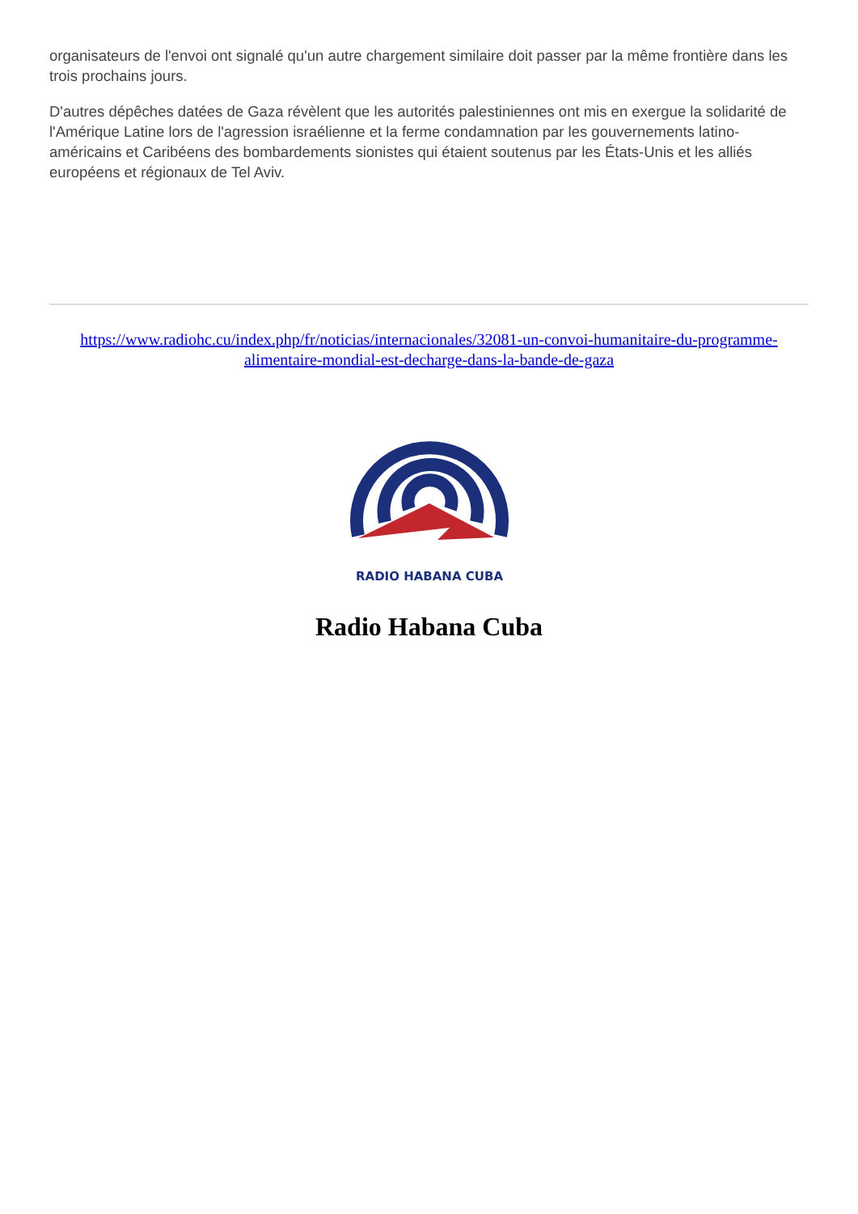organisateurs de l'envoi ont signalé qu'un autre chargement similaire doit passer par la même frontière dans les trois prochains jours.
D'autres dépêches datées de Gaza révèlent que les autorités palestiniennes ont mis en exergue la solidarité de l'Amérique Latine lors de l'agression israélienne et la ferme condamnation par les gouvernements latino-américains et Caribéens des bombardements sionistes qui étaient soutenus par les États-Unis et les alliés européens et régionaux de Tel Aviv.
https://www.radiohc.cu/index.php/fr/noticias/internacionales/32081-un-convoi-humanitaire-du-programme-alimentaire-mondial-est-decharge-dans-la-bande-de-gaza
RADIO HABANA CUBA
Radio Habana Cuba